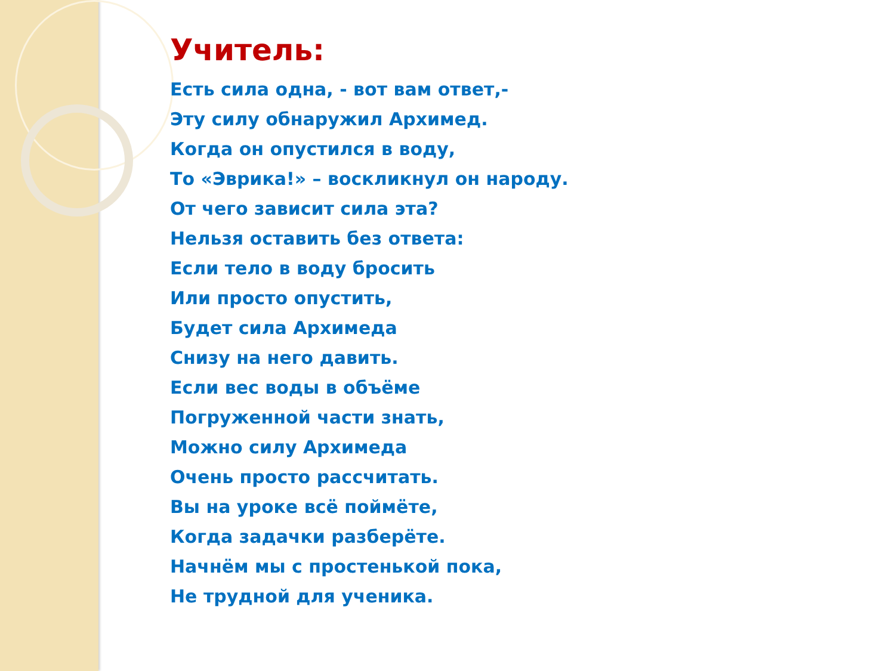Учитель:
Есть сила одна, - вот вам ответ,-
Эту силу обнаружил Архимед.
Когда он опустился в воду,
То «Эврика!» – воскликнул он народу.
От чего зависит сила эта?
Нельзя оставить без ответа:
Если тело в воду бросить
Или просто опустить,
Будет сила Архимеда
Снизу на него давить.
Если вес воды в объёме
Погруженной части знать,
Можно силу Архимеда
Очень просто рассчитать.
Вы на уроке всё поймёте,
Когда задачки разберёте.
Начнём мы с простенькой пока,
Не трудной для ученика.